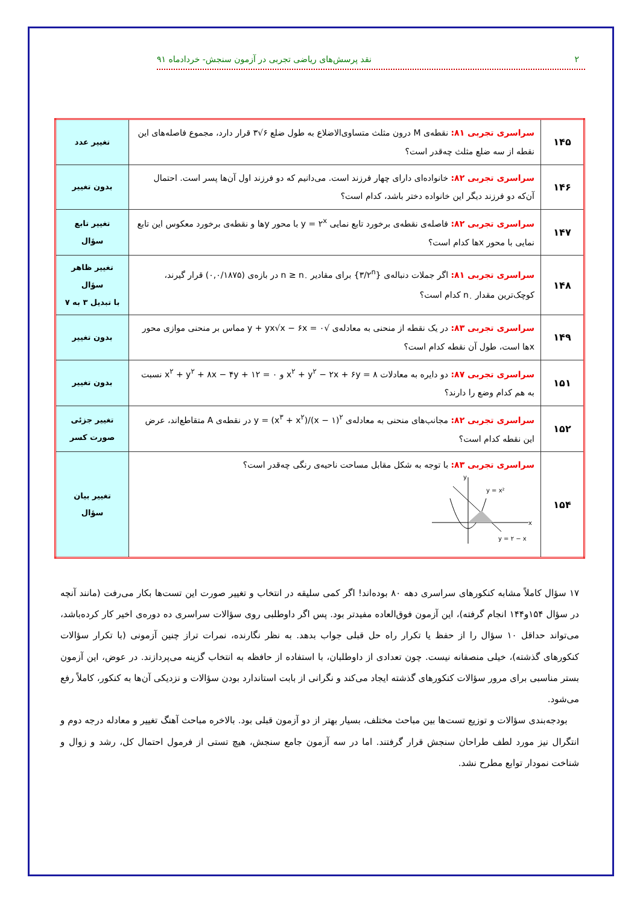۲ نقد پرسش‌های ریاضی تجربی در آزمون سنجش- خردادماه ۹۱
| ۱۴۵ | سراسری تجربی ۸۱: نقطه‌ی M درون مثلث متساوی‌الاضلاع به طول ضلع ۶√۳ قرار دارد، مجموع فاصله‌های این نقطه از سه ضلع مثلث چه‌قدر است؟ | تغییر عدد |
| ۱۴۶ | سراسری تجربی ۸۲: خانواده‌ای دارای چهار فرزند است. می‌دانیم که دو فرزند اول آن‌ها پسر است. احتمال آن‌که دو فرزند دیگر این خانواده دختر باشد، کدام است؟ | بدون تغییر |
| ۱۴۷ | سراسری تجربی ۸۲: فاصله‌ی نقطه‌ی برخورد تابع نمایی y = ۲<sup>x</sup> با محور yها و نقطه‌ی برخورد معکوس این تابع نمایی با محور xها کدام است؟ | تغییر تابع سؤال |
| ۱۴۸ | سراسری تجربی ۸۱: اگر جملات دنباله‌ی {۳/۲<sup>n</sup>} برای مقادیر n ≥ n<sub>۰</sub> در بازه‌ی (۰,۰/۱۸۷۵) قرار گیرند، کوچک‌ترین مقدار n<sub>۰</sub> کدام است؟ | تغییر ظاهر سؤال با تبدیل ۳ به ۷ |
| ۱۴۹ | سراسری تجربی ۸۳: در یک نقطه از منحنی به معادله‌ی √y + yx√x − ۶x = ۰ مماس بر منحنی موازی محور xها است، طول آن نقطه کدام است؟ | بدون تغییر |
| ۱۵۱ | سراسری تجربی ۸۷: دو دایره به معادلات x<sup>۲</sup> + y<sup>۲</sup> − ۲x + ۶y = ۸ و x<sup>۲</sup> + y<sup>۲</sup> + ۸x − ۴y + ۱۲ = ۰ نسبت به هم کدام وضع را دارند؟ | بدون تغییر |
| ۱۵۲ | سراسری تجربی ۸۲: مجانب‌های منحنی به معادله‌ی y = (x<sup>۳</sup> + x<sup>۲</sup>)/(x − ۱)<sup>۲</sup> در نقطه‌ی A متقاطع‌اند، عرض این نقطه کدام است؟ | تغییر جزئی صورت کسر |
| ۱۵۴ | سراسری تجربی ۸۳: با توجه به شکل مقابل مساحت ناحیه‌ی رنگی چه‌قدر است؟ x y y = x² y = ۲ − x | تغییر بیان سؤال |
۱۷ سؤال کاملاً مشابه کنکورهای سراسری دهه ۸۰ بوده‌اند! اگر کمی سلیقه در انتخاب و تغییر صورت این تست‌ها بکار می‌رفت (مانند آنچه در سؤال ۱۵۴و۱۴۴ انجام گرفته)، این آزمون فوق‌العاده مفیدتر بود. پس اگر داوطلبی روی سؤالات سراسری ده دوره‌ی اخیر کار کرده‌باشد، می‌تواند حداقل ۱۰ سؤال را از حفظ یا تکرار راه حل قبلی جواب بدهد. به نظر نگارنده، نمرات تراز چنین آزمونی (با تکرار سؤالات کنکورهای گذشته)، خیلی منصفانه نیست. چون تعدادی از داوطلبان، با استفاده از حافظه به انتخاب گزینه می‌پردازند. در عوض، این آزمون بستر مناسبی برای مرور سؤالات کنکورهای گذشته ایجاد می‌کند و نگرانی از بابت استاندارد بودن سؤالات و نزدیکی آن‌ها به کنکور، کاملاً رفع می‌شود.
بودجه‌بندی سؤالات و توزیع تست‌ها بین مباحث مختلف، بسیار بهتر از دو آزمون قبلی بود. بالاخره مباحث آهنگ تغییر و معادله درجه دوم و انتگرال نیز مورد لطف طراحان سنجش قرار گرفتند. اما در سه آزمون جامع سنجش، هیچ تستی از فرمول احتمال کل، رشد و زوال و شناخت نمودار توابع مطرح نشد.